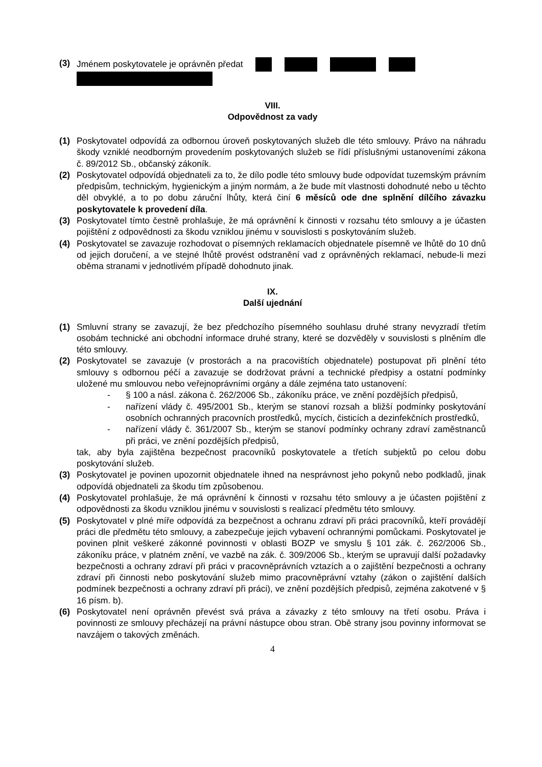(3) Jménem poskytovatele je oprávněn předat
VIII.
Odpovědnost za vady
(1) Poskytovatel odpovídá za odbornou úroveň poskytovaných služeb dle této smlouvy. Právo na náhradu škody vzniklé neodborným provedením poskytovaných služeb se řídí příslušnými ustanoveními zákona č. 89/2012 Sb., občanský zákoník.
(2) Poskytovatel odpovídá objednateli za to, že dílo podle této smlouvy bude odpovídat tuzemským právním předpisům, technickým, hygienickým a jiným normám, a že bude mít vlastnosti dohodnuté nebo u těchto děl obvyklé, a to po dobu záruční lhůty, která činí 6 měsíců ode dne splnění dílčího závazku poskytovatele k provedení díla.
(3) Poskytovatel tímto čestně prohlašuje, že má oprávnění k činnosti v rozsahu této smlouvy a je účasten pojištění z odpovědnosti za škodu vzniklou jinému v souvislosti s poskytováním služeb.
(4) Poskytovatel se zavazuje rozhodovat o písemných reklamacích objednatele písemně ve lhůtě do 10 dnů od jejich doručení, a ve stejné lhůtě provést odstranění vad z oprávněných reklamací, nebude-li mezi oběma stranami v jednotlivém případě dohodnuto jinak.
IX.
Další ujednání
(1) Smluvní strany se zavazují, že bez předchozího písemného souhlasu druhé strany nevyzradí třetím osobám technické ani obchodní informace druhé strany, které se dozvěděly v souvislosti s plněním dle této smlouvy.
(2) Poskytovatel se zavazuje (v prostorách a na pracovištích objednatele) postupovat při plnění této smlouvy s odbornou péčí a zavazuje se dodržovat právní a technické předpisy a ostatní podmínky uložené mu smlouvou nebo veřejnoprávními orgány a dále zejména tato ustanovení:
- § 100 a násl. zákona č. 262/2006 Sb., zákoníku práce, ve znění pozdějších předpisů,
- nařízení vlády č. 495/2001 Sb., kterým se stanoví rozsah a bližší podmínky poskytování osobních ochranných pracovních prostředků, mycích, čisticích a dezinfekčních prostředků,
- nařízení vlády č. 361/2007 Sb., kterým se stanoví podmínky ochrany zdraví zaměstnanců při práci, ve znění pozdějších předpisů,
tak, aby byla zajištěna bezpečnost pracovníků poskytovatele a třetích subjektů po celou dobu poskytování služeb.
(3) Poskytovatel je povinen upozornit objednatele ihned na nesprávnost jeho pokynů nebo podkladů, jinak odpovídá objednateli za škodu tím způsobenou.
(4) Poskytovatel prohlašuje, že má oprávnění k činnosti v rozsahu této smlouvy a je účasten pojištění z odpovědnosti za škodu vzniklou jinému v souvislosti s realizací předmětu této smlouvy.
(5) Poskytovatel v plné míře odpovídá za bezpečnost a ochranu zdraví při práci pracovníků, kteří provádějí práci dle předmětu této smlouvy, a zabezpečuje jejich vybavení ochrannými pomůckami. Poskytovatel je povinen plnit veškeré zákonné povinnosti v oblasti BOZP ve smyslu § 101 zák. č. 262/2006 Sb., zákoníku práce, v platném znění, ve vazbě na zák. č. 309/2006 Sb., kterým se upravují další požadavky bezpečnosti a ochrany zdraví při práci v pracovněprávních vztazích a o zajištění bezpečnosti a ochrany zdraví při činnosti nebo poskytování služeb mimo pracovněprávní vztahy (zákon o zajištění dalších podmínek bezpečnosti a ochrany zdraví při práci), ve znění pozdějších předpisů, zejména zakotvené v § 16 písm. b).
(6) Poskytovatel není oprávněn převést svá práva a závazky z této smlouvy na třetí osobu. Práva i povinnosti ze smlouvy přecházejí na právní nástupce obou stran. Obě strany jsou povinny informovat se navzájem o takových změnách.
4